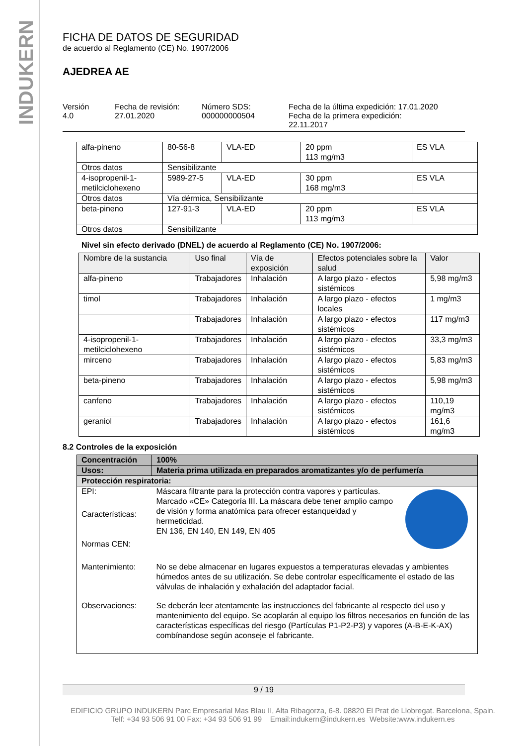INDUKERN
FICHA DE DATOS DE SEGURIDAD
de acuerdo al Reglamento (CE) No. 1907/2006
AJEDREA AE
Versión
4.0
Fecha de revisión:
27.01.2020
Número SDS:
000000000504
Fecha de la última expedición: 17.01.2020
Fecha de la primera expedición:
22.11.2017
| alfa-pineno | 80-56-8 | VLA-ED | 20 ppm 113 mg/m3 | ES VLA |
| Otros datos | Sensibilizante | | | |
| 4-isopropenil-1-metilciclohexeno | 5989-27-5 | VLA-ED | 30 ppm 168 mg/m3 | ES VLA |
| Otros datos | Vía dérmica, Sensibilizante | | | |
| beta-pineno | 127-91-3 | VLA-ED | 20 ppm 113 mg/m3 | ES VLA |
| Otros datos | Sensibilizante | | | |
Nivel sin efecto derivado (DNEL) de acuerdo al Reglamento (CE) No. 1907/2006:
| Nombre de la sustancia | Uso final | Vía de exposición | Efectos potenciales sobre la salud | Valor |
| --- | --- | --- | --- | --- |
| alfa-pineno | Trabajadores | Inhalación | A largo plazo - efectos sistémicos | 5,98 mg/m3 |
| timol | Trabajadores | Inhalación | A largo plazo - efectos locales | 1 mg/m3 |
| | Trabajadores | Inhalación | A largo plazo - efectos sistémicos | 117 mg/m3 |
| 4-isopropenil-1-metilciclohexeno | Trabajadores | Inhalación | A largo plazo - efectos sistémicos | 33,3 mg/m3 |
| mirceno | Trabajadores | Inhalación | A largo plazo - efectos sistémicos | 5,83 mg/m3 |
| beta-pineno | Trabajadores | Inhalación | A largo plazo - efectos sistémicos | 5,98 mg/m3 |
| canfeno | Trabajadores | Inhalación | A largo plazo - efectos sistémicos | 110,19 mg/m3 |
| geraniol | Trabajadores | Inhalación | A largo plazo - efectos sistémicos | 161,6 mg/m3 |
8.2 Controles de la exposición
| Concentración | 100% |
| Usos: | Materia prima utilizada en preparados aromatizantes y/o de perfumería |
| Protección respiratoria: | |
| EPI: | Máscara filtrante para la protección contra vapores y partículas. Marcado «CE» Categoría III. La máscara debe tener amplio campo de visión y forma anatómica para ofrecer estanqueidad y hermeticidad. EN 136, EN 140, EN 149, EN 405 |
| Características: | |
| Normas CEN: | |
| Mantenimiento: | No se debe almacenar en lugares expuestos a temperaturas elevadas y ambientes húmedos antes de su utilización. Se debe controlar específicamente el estado de las válvulas de inhalación y exhalación del adaptador facial. |
| Observaciones: | Se deberán leer atentamente las instrucciones del fabricante al respecto del uso y mantenimiento del equipo. Se acoplarán al equipo los filtros necesarios en función de las características específicas del riesgo (Partículas P1-P2-P3) y vapores (A-B-E-K-AX) combínandose según aconseje el fabricante. |
9 / 19
EDIFICIO GRUPO INDUKERN Parc Empresarial Mas Blau II, Alta Ribagorza, 6-8. 08820 El Prat de Llobregat. Barcelona, Spain.
Telf: +34 93 506 91 00 Fax: +34 93 506 91 99 Email:indukern@indukern.es Website:www.indukern.es